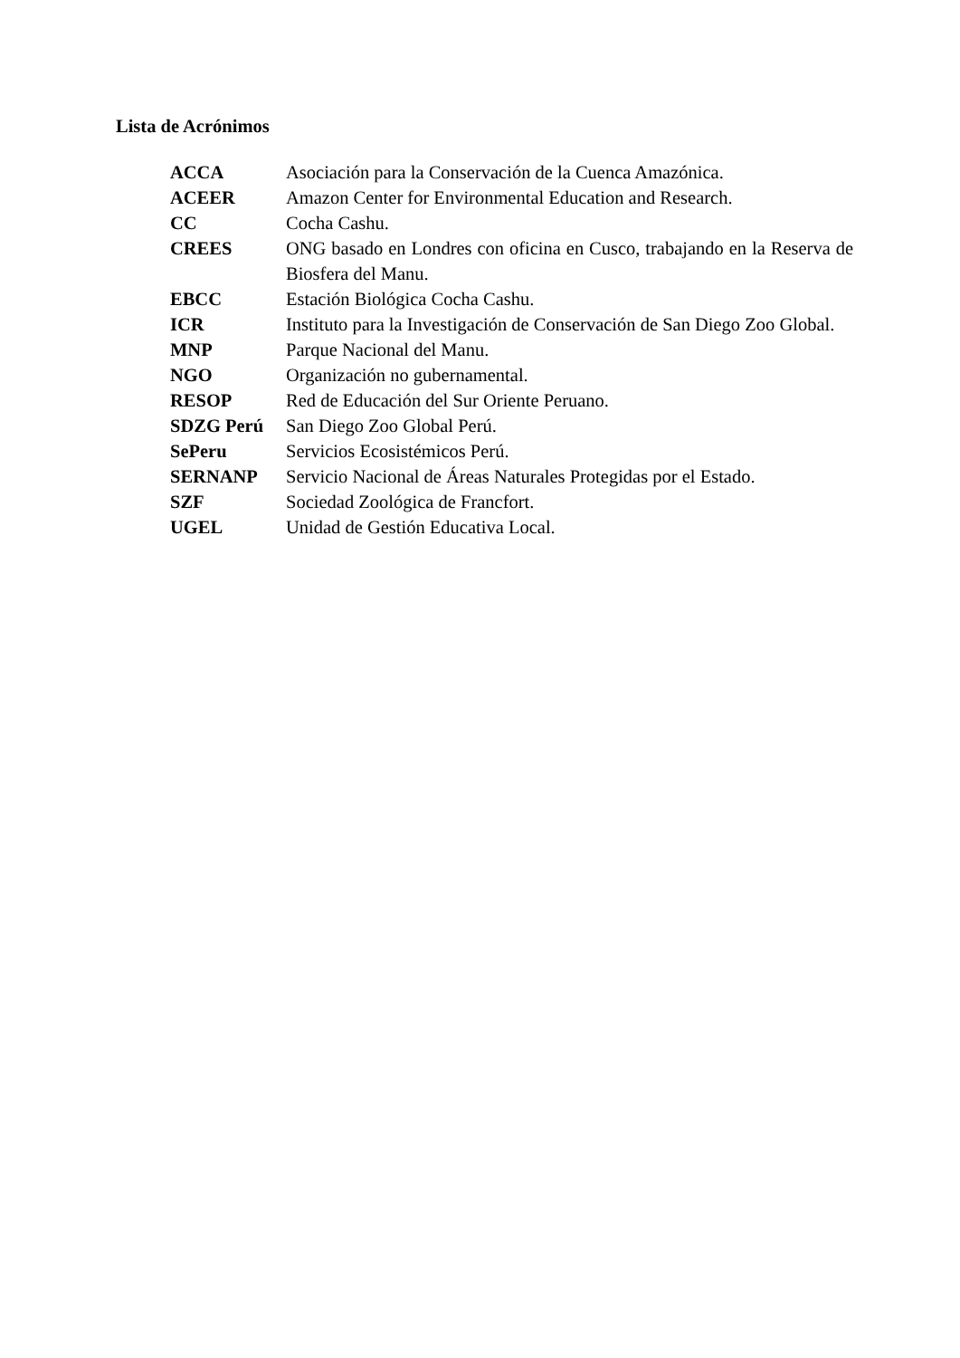Lista de Acrónimos
| ACCA | Asociación para la Conservación de la Cuenca Amazónica. |
| ACEER | Amazon Center for Environmental Education and Research. |
| CC | Cocha Cashu. |
| CREES | ONG basado en Londres con oficina en Cusco, trabajando en la Reserva de Biosfera del Manu. |
| EBCC | Estación Biológica Cocha Cashu. |
| ICR | Instituto para la Investigación de Conservación de San Diego Zoo Global. |
| MNP | Parque Nacional del Manu. |
| NGO | Organización no gubernamental. |
| RESOP | Red de Educación del Sur Oriente Peruano. |
| SDZG Perú | San Diego Zoo Global Perú. |
| SePeru | Servicios Ecosistémicos Perú. |
| SERNANP | Servicio Nacional de Áreas Naturales Protegidas por el Estado. |
| SZF | Sociedad Zoológica de Francfort. |
| UGEL | Unidad de Gestión Educativa Local. |